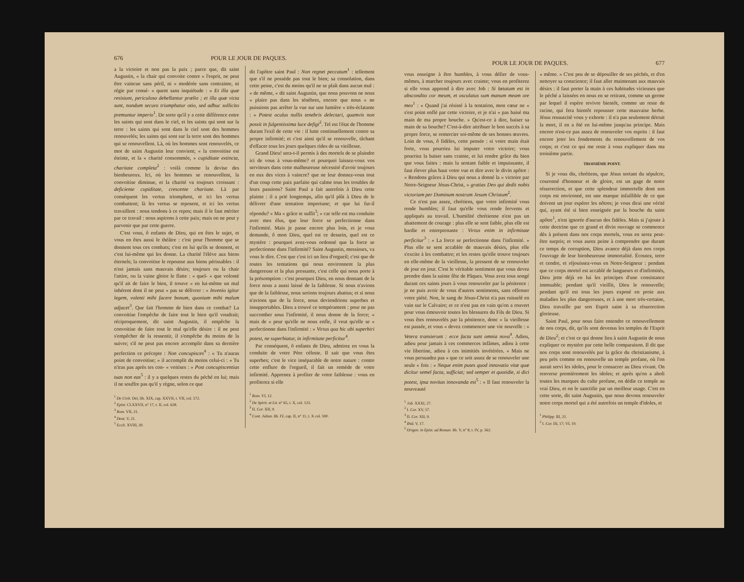676 POUR LE JOUR DE PAQUES.
a la victoire et non pas la paix ; parce que, dit saint Augustin, « la chair qui convoite contre « l'esprit, ne peut être vaincue sans péril, ni « modérée sans contrainte, ni régie par consé- « quent sans inquiétude : » Et illa quæ resistunt, periculoso debellantur prælio ; et illa quæ victa sunt, nondum securo triumphatur otio, sed adhuc sollicito premuntur imperio<sup>1</sup>. De sorte qu'il y a cette différence entre les saints qui sont dans le ciel, et les saints qui sont sur la terre : les saints qui sont dans le ciel sont des hommes renouvelés; les saints qui sont sur la terre sont des hommes qui se renouvellent. Là, où les hommes sont renouvelés, ce mot de saint Augustin leur convient; « la convoitise est éteinte, et la « charité consommée, » cupiditate extincta, charitate completa<sup>2</sup> : voilà comme la devise des bienheureux. Ici, où les hommes se renouvellent, la convoitise diminue, et la charité va toujours croissant : deficiente cupiditate, crescente charitate. Là par conséquent les vertus triomphent, et ici les vertus combattent; là les vertus se reposent, et ici les vertus travaillent : nous tendons à ce repos; mais il le faut mériter par ce travail : nous aspirons à cette paix; mais on ne peut y parvenir que par cette guerre.
C'est vous, ô enfants de Dieu, qui en êtes le sujet, et vous en êtes aussi le théâtre : c'est pour l'homme que se donnent tous ces combats; c'est en lui qu'ils se donnent, et c'est lui-même qui les donne. La charité l'élève aux biens éternels; la convoitise le repousse aux biens périssables : il n'est jamais sans mauvais désirs; toujours ou la chair l'attire, ou la vaine gloire le flatte : « quel- « que volonté qu'il ait de faire le bien, il trouve « en lui-même un mal inhérent dont il ne peut « pas se délivrer : » Invenio igitur legem, volenti mihi facere bonum, quoniam mihi malum adjacet<sup>3</sup>. Que fait l'homme de bien dans ce combat? La convoitise l'empêche de faire tout le bien qu'il voudrait; réciproquement, dit saint Augustin, il empêche la convoitise de faire tout le mal qu'elle désire : il ne peut s'empêcher de la ressentir, il s'empêche du moins de la suivre; s'il ne peut pas encore accomplir dans sa dernière perfection ce précepte : Non concupisces<sup>4</sup> : « Tu n'auras point de convoitise; » il accomplit du moins celui-ci : « Tu n'iras pas après tes con- « voitises : » Post concupiscentias tuas non eas<sup>5</sup> : il y a quelques restes du péché en lui; mais il ne souffre pas qu'il y règne, selon ce que
<sup>1</sup> De Civit. Dei, lib. XIX, cap. XXVII, t. VII, col. 572.
<sup>2</sup> Epist. CLXXVII, n° 17, t. II, col. 628.
<sup>3</sup> Rom. VII, 21.
<sup>4</sup> Deut. V, 21.
<sup>5</sup> Eccli. XVIII, 30.
dit l'apôtre saint Paul : Non regnet peccatum<sup>1</sup> : tellement que s'il ne possède pas tout le bien; sa consolation, dans cette peine, c'est du moins qu'il ne se plaît dans aucun mal : « de même, « dit saint Augustin, que nous pouvons ne nous « plaire pas dans les ténèbres, encore que nous « ne puissions pas arrêter la vue sur une lumière « très-éclatante : » Potest oculus nullis tenebris delectari, quamvis non possit in fulgentissima luce defigi<sup>2</sup>. Tel est l'état de l'homme durant l'exil de cette vie : il lutte continuellement contre sa propre infirmité; et c'est ainsi qu'il se renouvelle, tâchant d'effacer tous les jours quelques rides de sa vieillesse.
Grand Dieu! sera-t-il permis à des mortels de se plaindre ici de vous à vous-même? et pourquoi laissez-vous vos serviteurs dans cette malheureuse nécessité d'avoir toujours en eux des vices à vaincre? que ne leur donnez-vous tout d'un coup cette paix parfaite qui calme tous les troubles de leurs passions? Saint Paul a fait autrefois à Dieu cette plainte : il a prié longtemps, afin qu'il plût à Dieu de le délivrer d'une tentation importune; et que lui fut-il répondu? « Ma « grâce te suffit<sup>3</sup>; » car telle est ma conduite avec mes élus, que leur force se perfectionne dans l'infirmité. Mais je passe encore plus loin, et je vous demande, ô mon Dieu, quel est ce dessein, quel est ce mystère : pourquoi avez-vous ordonné que la force se perfectionne dans l'infirmité? Saint Augustin, messieurs, va vous le dire. C'est que c'est ici un lieu d'orgueil; c'est que de toutes les tentations qui nous environnent la plus dangereuse et la plus pressante, c'est celle qui nous porte à la présomption : c'est pourquoi Dieu, en nous donnant de la force nous a aussi laissé de la faiblesse. Si nous n'avions que de la faiblesse, nous serions toujours abattus; et si nous n'avions que de la force, nous deviendrions superbes et insupportables. Dieu a trouvé ce tempérament : pour ne pas succomber sous l'infirmité, il nous donne de la force; « mais de « peur qu'elle ne nous enfle, il veut qu'elle se « perfectionne dans l'infirmité : » Virtus qua hic ubi superbiri potest, ne superbiatur, in infirmitate perficitur<sup>4</sup>.
Par conséquent, ô enfants de Dieu, admirez en vous la conduite de votre Père céleste. Il sait que vous êtes superbes; c'est le vice inséparable de notre nature : contre cette enflure de l'orgueil, il fait un remède de votre infirmité. Apprenez à profiter de votre faiblesse : vous en profiterez si elle
<sup>1</sup> Rom. VI, 12.
<sup>2</sup> De Spirit. et Lit. n° 65, t. X, col. 123.
<sup>3</sup> II. Cor. XII, 9.
<sup>4</sup> Cont. Julian. lib. IV, cap. II, n° 11, t. X col. 590.
POUR LE JOUR DE PAQUES. 677
vous enseigne à être humbles, à vous défier de vous-mêmes, à marcher toujours avec crainte; vous en profiterez si elle vous apprend à dire avec Job : Si lætatum est in abscondito cor meum, et osculatus sum manum meam ore meo<sup>1</sup> : « Quand j'ai résisté à la tentation, mon cœur ne « s'est point enflé par cette victoire, et je n'ai « pas baisé ma main de ma propre bouche. » Qu'est-ce à dire, baiser sa main de sa bouche? C'est-à-dire attribuer le bon succès à sa propre force, se remercier soi-même de ses bonnes œuvres. Loin de vous, ô fidèles, cette pensée : si votre main était forte, vous pourriez lui imputer votre victoire; vous pourriez la baiser sans crainte, et lui rendre grâce du bien que vous faites : mais la sentant faible et impuissante, il faut élever plus haut votre vue et dire avec le divin apôtre : « Rendons grâces à Dieu qui nous a donné la « victoire par Notre-Seigneur Jésus-Christ, » gratias Deo qui dedit nobis victoriam per Dominum nostrum Jesum Christum<sup>2</sup>.
Ce n'est pas assez, chrétiens, que votre infirmité vous rende humbles; il faut qu'elle vous rende fervents et appliqués au travail. L'humilité chrétienne n'est pas un abattement de courage : plus elle se sent faible, plus elle est hardie et entreprenante : Virtus enim in infirmitate perficitur<sup>3</sup> : « La force se perfectionne dans l'infirmité. » Plus elle se sent accablée de mauvais désirs, plus elle s'excite à les combattre; et les restes qu'elle trouve toujours en elle-même de la vieillesse, la pressent de se renouveler de jour en jour. C'est le véritable sentiment que vous devez prendre dans la sainte fête de Pâques. Vous avez tous songé durant ces saints jours à vous renouveler par la pénitence : je ne puis avoir de vous d'autres sentiments, sans offenser votre piété. Non, le sang de Jésus-Christ n'a pas ruisselé en vain sur le Calvaire; et ce n'est pas en vain qu'on a rouvert pour vous émouvoir toutes les blessures du Fils de Dieu. Si vous êtes renouvelés par la pénitence, donc « la vieillesse est passée, et vous « devez commencer une vie nouvelle : » Vetera transierunt : ecce facta sunt omnia nova<sup>4</sup>. Adieu, adieu pour jamais à ces commerces infâmes, adieu à cette vie libertine, adieu à ces inimitiés invétérées. « Mais ne vous persuadez pas « que ce soit assez de se renouveler une seule « fois : » Neque enim putes quod innovatio vitæ quæ dicitur semel facta, sufficiat; sed semper et quotidie, si dici potest, ipsa novitas innovanda est<sup>5</sup> : « Il faut renouveler la nouveauté
<sup>1</sup> Job. XXXI, 27.
<sup>2</sup> I. Cor. XV, 57.
<sup>3</sup> II. Cor. XII, 9.
<sup>4</sup> Ibid. V, 17.
<sup>5</sup> Origen. in Epist. ad Roman. lib. V, n° 8, t. IV, p. 562.
« même. » C'est peu de se dépouiller de ses péchés, et d'en nettoyer sa conscience; il faut aller maintenant aux mauvais désirs : il faut porter la main à ces habitudes vicieuses que le péché a laissées en nous en se retirant, comme un germe par lequel il espère revivre bientôt, comme un reste de racine, qui fera bientôt repousser cette mauvaise herbe. Jésus ressuscité vous y exhorte : il n'a pas seulement détruit la mort, il en a ôté en lui-même jusqu'au principe. Mais encore n'est-ce pas assez de renouveler vos esprits : il faut encore jeter les fondements du renouvellement de vos corps; et c'est ce qui me reste à vous expliquer dans ma troisième partie.
TROISIÈME POINT.
Si je vous dis, chrétiens, que Jésus sortant du sépulcre, couronné d'honneur et de gloire, est un gage de notre résurrection, et que cette splendeur immortelle dont son corps est environné, est une marque infaillible de ce que doivent un jour espérer les nôtres; je vous dirai une vérité qui, ayant été si bien enseignée par la bouche du saint apôtre<sup>1</sup>, n'est ignorée d'aucun des fidèles. Mais si j'ajoute à cette doctrine que ce grand et divin ouvrage se commence dès à présent dans nos corps mortels, vous en serez peut-être surpris; et vous aurez peine à comprendre que durant ce temps de corruption, Dieu avance déjà dans nos corps l'ouvrage de leur bienheureuse immortalité. Écoutez, terre et cendre, et réjouissez-vous en Notre-Seigneur : pendant que ce corps mortel est accablé de langueurs et d'infirmités, Dieu jette déjà en lui les principes d'une consistance immuable; pendant qu'il vieillit, Dieu le renouvelle; pendant qu'il est tous les jours exposé en proie aux maladies les plus dangereuses, et à une mort très-certaine, Dieu travaille par son Esprit saint à sa résurrection glorieuse.
Saint Paul, pour nous faire entendre ce renouvellement de nos corps, dit, qu'ils sont devenus les temples de l'Esprit de Dieu<sup>2</sup>; et c'est ce qui donne lieu à saint Augustin de nous expliquer ce mystère par cette belle comparaison. Il dit que nos corps sont renouvelés par la grâce du christianisme, à peu près comme on renouvelle un temple profane, où l'on aurait servi les idoles, pour le consacrer au Dieu vivant. On renverse premièrement les idoles; et après qu'on a aboli toutes les marques du culte profane, on dédie ce temple au vrai Dieu, et on le sanctifie par un meilleur usage. C'est en cette sorte, dit saint Augustin, que nous devons renouveler notre corps mortel qui a été autrefois un temple d'idoles, et
<sup>1</sup> Philipp. III, 21.
<sup>2</sup> I. Cor. III, 17; VI, 19.